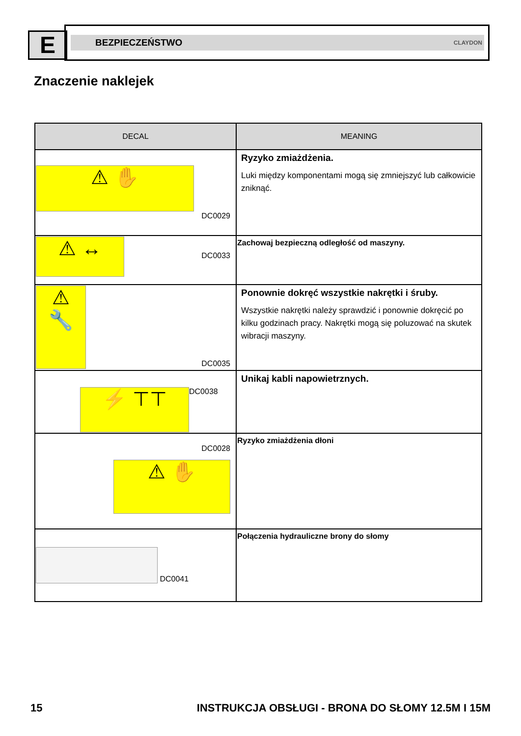E
BEZPIECZEŃSTWO CLAYDON
Znaczenie naklejek
| DECAL | MEANING |
| --- | --- |
| ⚠ ✋ DC0029 | Ryzyko zmiażdżenia. Luki między komponentami mogą się zmniejszyć lub całkowicie zniknąć. |
| ⚠ ↔ DC0033 | Zachowaj bezpieczną odległość od maszyny. |
| ⚠ 🔧 DC0035 | Ponownie dokręć wszystkie nakrętki i śruby. Wszystkie nakrętki należy sprawdzić i ponownie dokręcić po kilku godzinach pracy. Nakrętki mogą się poluzować na skutek wibracji maszyny. |
| ⚡ ⊤⊤ DC0038 | Unikaj kabli napowietrznych. |
| DC0028 ⚠ ✋ | Ryzyko zmiażdżenia dłoni |
| DC0041 | Połączenia hydrauliczne brony do słomy |
15 INSTRUKCJA OBSŁUGI - BRONA DO SŁOMY 12.5M I 15M